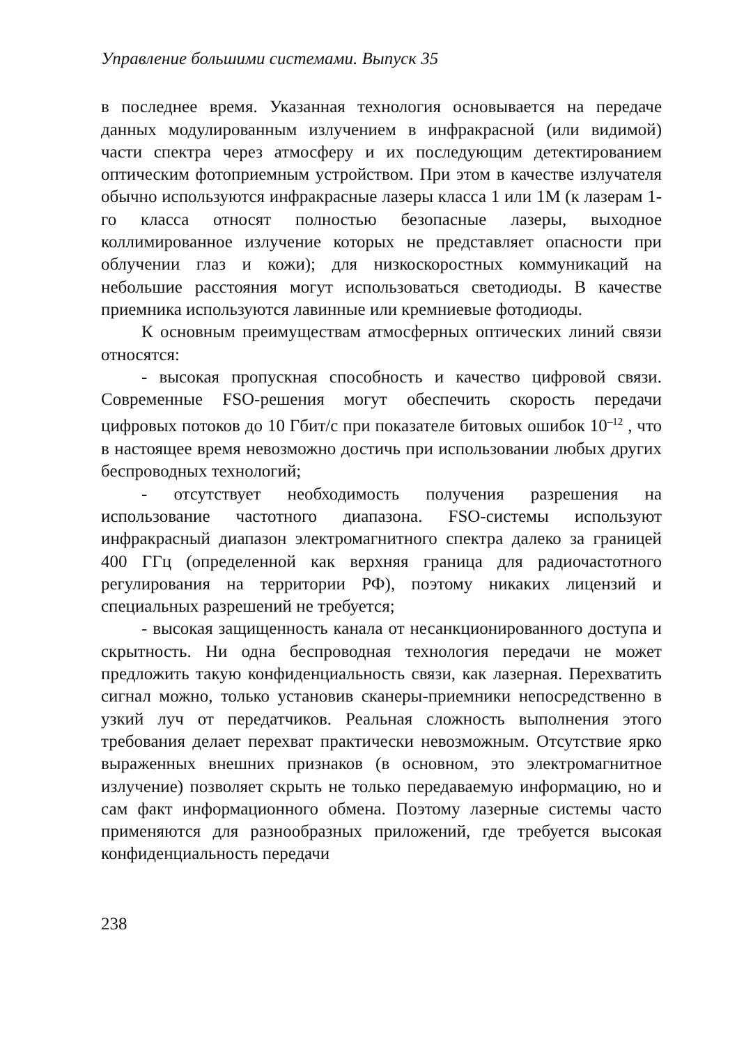Управление большими системами. Выпуск 35
в последнее время. Указанная технология основывается на передаче данных модулированным излучением в инфракрасной (или видимой) части спектра через атмосферу и их последующим детектированием оптическим фотоприемным устройством. При этом в качестве излучателя обычно используются инфракрасные лазеры класса 1 или 1M (к лазерам 1-го класса относят полностью безопасные лазеры, выходное коллимированное излучение которых не представляет опасности при облучении глаз и кожи); для низкоскоростных коммуникаций на небольшие расстояния могут использоваться светодиоды. В качестве приемника используются лавинные или кремниевые фотодиоды.
К основным преимуществам атмосферных оптических линий связи относятся:
- высокая пропускная способность и качество цифровой связи. Современные FSO-решения могут обеспечить скорость передачи цифровых потоков до 10 Гбит/с при показателе битовых ошибок 10<sup>–12</sup> , что в настоящее время невозможно достичь при использовании любых других беспроводных технологий;
- отсутствует необходимость получения разрешения на использование частотного диапазона. FSO-системы используют инфракрасный диапазон электромагнитного спектра далеко за границей 400 ГГц (определенной как верхняя граница для радиочастотного регулирования на территории РФ), поэтому никаких лицензий и специальных разрешений не требуется;
- высокая защищенность канала от несанкционированного доступа и скрытность. Ни одна беспроводная технология передачи не может предложить такую конфиденциальность связи, как лазерная. Перехватить сигнал можно, только установив сканеры-приемники непосредственно в узкий луч от передатчиков. Реальная сложность выполнения этого требования делает перехват практически невозможным. Отсутствие ярко выраженных внешних признаков (в основном, это электромагнитное излучение) позволяет скрыть не только передаваемую информацию, но и сам факт информационного обмена. Поэтому лазерные системы часто применяются для разнообразных приложений, где требуется высокая конфиденциальность передачи
238